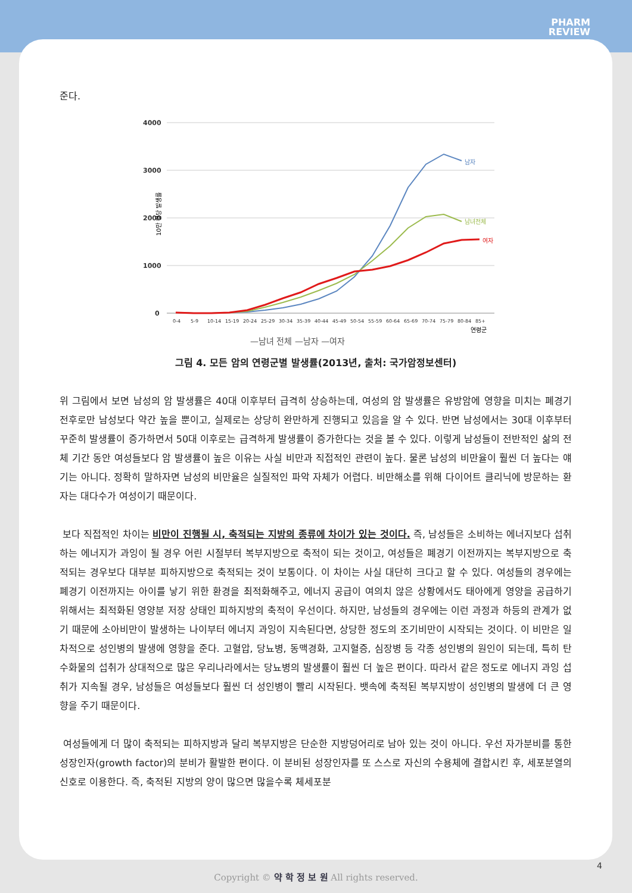PHARM
REVIEW
준다.
4000
3000
2000
1000
0
10만 명당 발생률
남자
남녀전체
여자
0-4
5-9
10-14
15-19
20-24
25-29
30-34
35-39
40-44
45-49
50-54
55-59
60-64
65-69
70-74
75-79
80-84
85+
연령군
—남녀 전체 —남자 —여자
그림 4. 모든 암의 연령군별 발생률(2013년, 출처: 국가암정보센터)
위 그림에서 보면 남성의 암 발생률은 40대 이후부터 급격히 상승하는데, 여성의 암 발생률은 유방암에 영향을 미치는 폐경기 전후로만 남성보다 약간 높을 뿐이고, 실제로는 상당히 완만하게 진행되고 있음을 알 수 있다. 반면 남성에서는 30대 이후부터 꾸준히 발생률이 증가하면서 50대 이후로는 급격하게 발생률이 증가한다는 것을 볼 수 있다. 이렇게 남성들이 전반적인 삶의 전체 기간 동안 여성들보다 암 발생률이 높은 이유는 사실 비만과 직접적인 관련이 높다. 물론 남성의 비만율이 훨씬 더 높다는 얘기는 아니다. 정확히 말하자면 남성의 비만율은 실질적인 파악 자체가 어렵다. 비만해소를 위해 다이어트 클리닉에 방문하는 환자는 대다수가 여성이기 때문이다.
보다 직접적인 차이는 비만이 진행될 시, 축적되는 지방의 종류에 차이가 있는 것이다. 즉, 남성들은 소비하는 에너지보다 섭취하는 에너지가 과잉이 될 경우 어린 시절부터 복부지방으로 축적이 되는 것이고, 여성들은 폐경기 이전까지는 복부지방으로 축적되는 경우보다 대부분 피하지방으로 축적되는 것이 보통이다. 이 차이는 사실 대단히 크다고 할 수 있다. 여성들의 경우에는 폐경기 이전까지는 아이를 낳기 위한 환경을 최적화해주고, 에너지 공급이 여의치 않은 상황에서도 태아에게 영양을 공급하기 위해서는 최적화된 영양분 저장 상태인 피하지방의 축적이 우선이다. 하지만, 남성들의 경우에는 이런 과정과 하등의 관계가 없기 때문에 소아비만이 발생하는 나이부터 에너지 과잉이 지속된다면, 상당한 정도의 조기비만이 시작되는 것이다. 이 비만은 일차적으로 성인병의 발생에 영향을 준다. 고혈압, 당뇨병, 동맥경화, 고지혈증, 심장병 등 각종 성인병의 원인이 되는데, 특히 탄수화물의 섭취가 상대적으로 많은 우리나라에서는 당뇨병의 발생률이 훨씬 더 높은 편이다. 따라서 같은 정도로 에너지 과잉 섭취가 지속될 경우, 남성들은 여성들보다 훨씬 더 성인병이 빨리 시작된다. 뱃속에 축적된 복부지방이 성인병의 발생에 더 큰 영향을 주기 때문이다.
여성들에게 더 많이 축적되는 피하지방과 달리 복부지방은 단순한 지방덩어리로 남아 있는 것이 아니다. 우선 자가분비를 통한 성장인자(growth factor)의 분비가 활발한 편이다. 이 분비된 성장인자를 또 스스로 자신의 수용체에 결합시킨 후, 세포분열의 신호로 이용한다. 즉, 축적된 지방의 양이 많으면 많을수록 체세포분
4
Copyright © 약 학 정 보 원 All rights reserved.